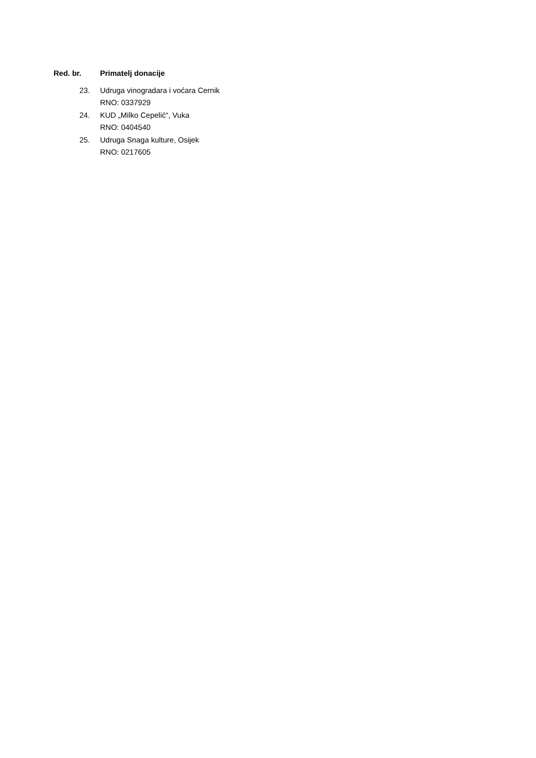| Red. br. | Primatelj donacije |
| --- | --- |
| 23. | Udruga vinogradara i voćara Cernik RNO: 0337929 |
| 24. | KUD „Milko Cepelić“, Vuka RNO: 0404540 |
| 25. | Udruga Snaga kulture, Osijek RNO: 0217605 |